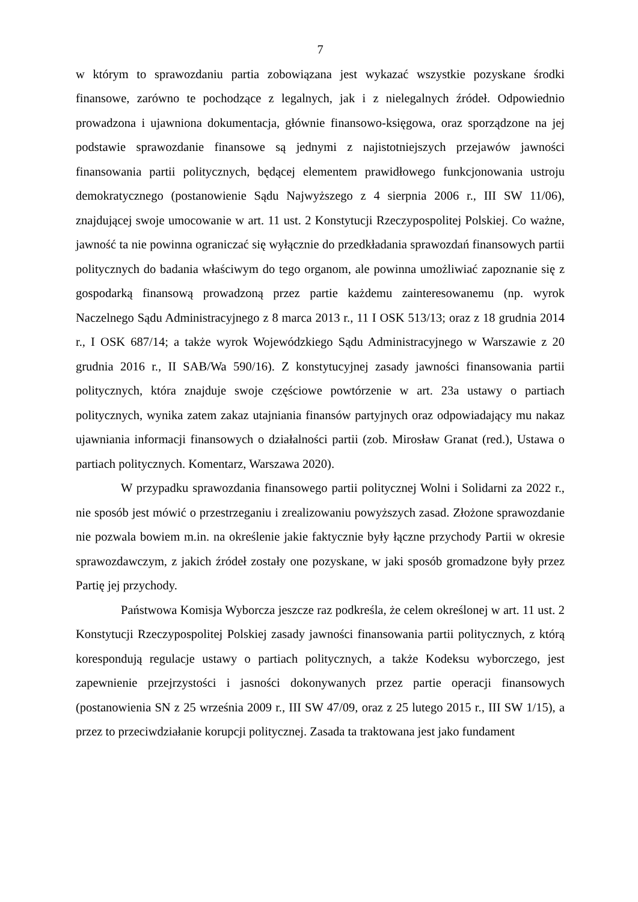7
w którym to sprawozdaniu partia zobowiązana jest wykazać wszystkie pozyskane środki finansowe, zarówno te pochodzące z legalnych, jak i z nielegalnych źródeł. Odpowiednio prowadzona i ujawniona dokumentacja, głównie finansowo-księgowa, oraz sporządzone na jej podstawie sprawozdanie finansowe są jednymi z najistotniejszych przejawów jawności finansowania partii politycznych, będącej elementem prawidłowego funkcjonowania ustroju demokratycznego (postanowienie Sądu Najwyższego z 4 sierpnia 2006 r., III SW 11/06), znajdującej swoje umocowanie w art. 11 ust. 2 Konstytucji Rzeczypospolitej Polskiej. Co ważne, jawność ta nie powinna ograniczać się wyłącznie do przedkładania sprawozdań finansowych partii politycznych do badania właściwym do tego organom, ale powinna umożliwiać zapoznanie się z gospodarką finansową prowadzoną przez partie każdemu zainteresowanemu (np. wyrok Naczelnego Sądu Administracyjnego z 8 marca 2013 r., 11 I OSK 513/13; oraz z 18 grudnia 2014 r., I OSK 687/14; a także wyrok Wojewódzkiego Sądu Administracyjnego w Warszawie z 20 grudnia 2016 r., II SAB/Wa 590/16). Z konstytucyjnej zasady jawności finansowania partii politycznych, która znajduje swoje częściowe powtórzenie w art. 23a ustawy o partiach politycznych, wynika zatem zakaz utajniania finansów partyjnych oraz odpowiadający mu nakaz ujawniania informacji finansowych o działalności partii (zob. Mirosław Granat (red.), Ustawa o partiach politycznych. Komentarz, Warszawa 2020).
W przypadku sprawozdania finansowego partii politycznej Wolni i Solidarni za 2022 r., nie sposób jest mówić o przestrzeganiu i zrealizowaniu powyższych zasad. Złożone sprawozdanie nie pozwala bowiem m.in. na określenie jakie faktycznie były łączne przychody Partii w okresie sprawozdawczym, z jakich źródeł zostały one pozyskane, w jaki sposób gromadzone były przez Partię jej przychody.
Państwowa Komisja Wyborcza jeszcze raz podkreśla, że celem określonej w art. 11 ust. 2 Konstytucji Rzeczypospolitej Polskiej zasady jawności finansowania partii politycznych, z którą korespondują regulacje ustawy o partiach politycznych, a także Kodeksu wyborczego, jest zapewnienie przejrzystości i jasności dokonywanych przez partie operacji finansowych (postanowienia SN z 25 września 2009 r., III SW 47/09, oraz z 25 lutego 2015 r., III SW 1/15), a przez to przeciwdziałanie korupcji politycznej. Zasada ta traktowana jest jako fundament